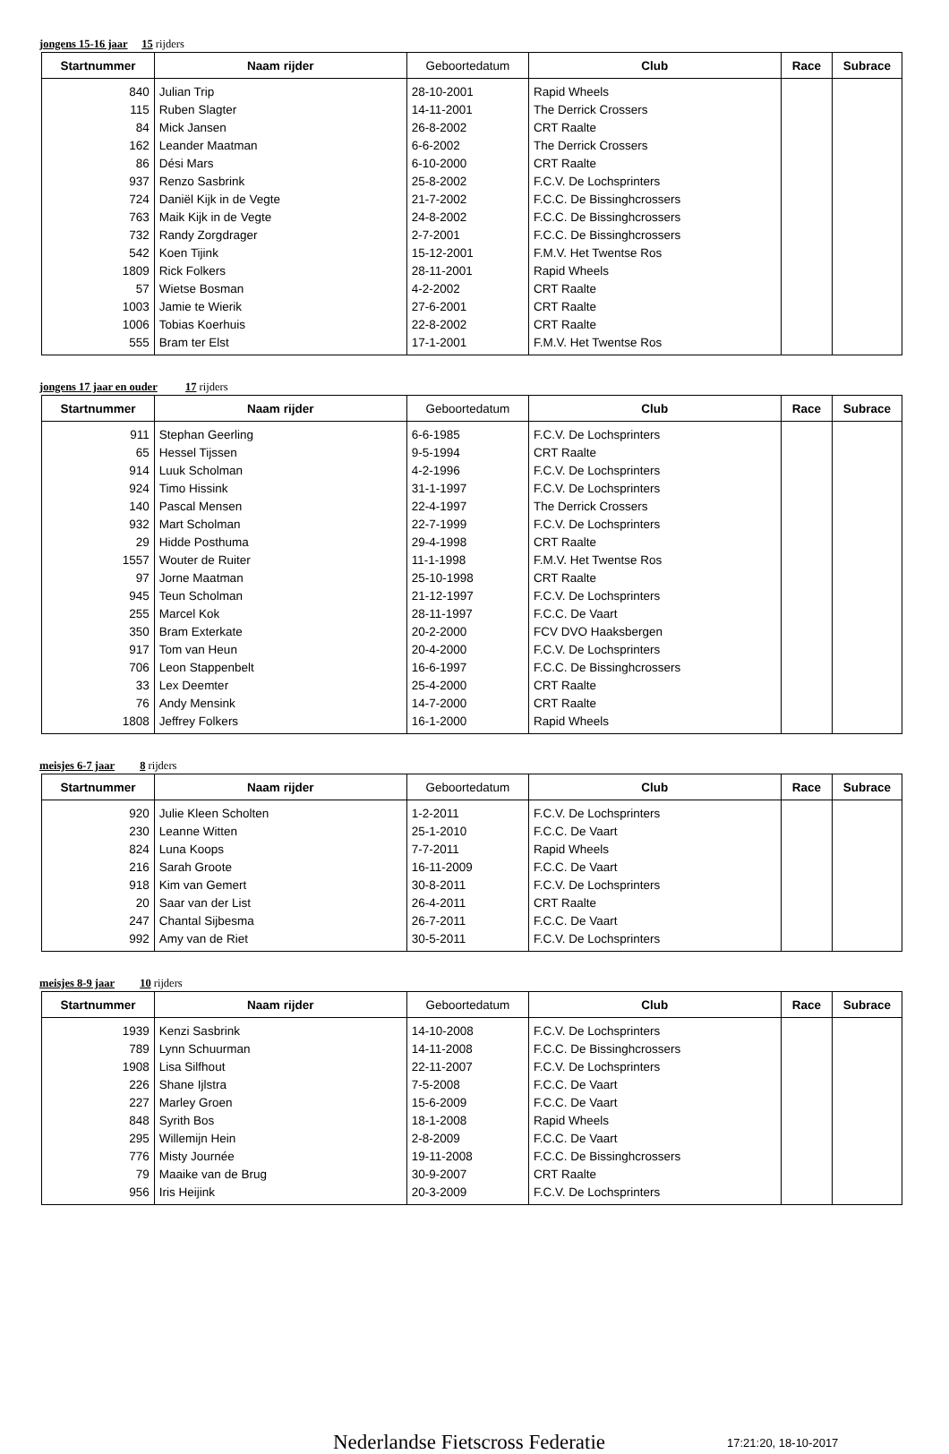jongens 15-16 jaar 15 rijders
| Startnummer | Naam rijder | Geboortedatum | Club | Race | Subrace |
| --- | --- | --- | --- | --- | --- |
| 840 | Julian Trip | 28-10-2001 | Rapid Wheels | | |
| 115 | Ruben Slagter | 14-11-2001 | The Derrick Crossers | | |
| 84 | Mick Jansen | 26-8-2002 | CRT Raalte | | |
| 162 | Leander Maatman | 6-6-2002 | The Derrick Crossers | | |
| 86 | Dési Mars | 6-10-2000 | CRT Raalte | | |
| 937 | Renzo Sasbrink | 25-8-2002 | F.C.V. De Lochsprinters | | |
| 724 | Daniël Kijk in de Vegte | 21-7-2002 | F.C.C. De Bissinghcrossers | | |
| 763 | Maik Kijk in de Vegte | 24-8-2002 | F.C.C. De Bissinghcrossers | | |
| 732 | Randy Zorgdrager | 2-7-2001 | F.C.C. De Bissinghcrossers | | |
| 542 | Koen Tijink | 15-12-2001 | F.M.V. Het Twentse Ros | | |
| 1809 | Rick Folkers | 28-11-2001 | Rapid Wheels | | |
| 57 | Wietse Bosman | 4-2-2002 | CRT Raalte | | |
| 1003 | Jamie te Wierik | 27-6-2001 | CRT Raalte | | |
| 1006 | Tobias Koerhuis | 22-8-2002 | CRT Raalte | | |
| 555 | Bram ter Elst | 17-1-2001 | F.M.V. Het Twentse Ros | | |
jongens 17 jaar en ouder 17 rijders
| Startnummer | Naam rijder | Geboortedatum | Club | Race | Subrace |
| --- | --- | --- | --- | --- | --- |
| 911 | Stephan Geerling | 6-6-1985 | F.C.V. De Lochsprinters | | |
| 65 | Hessel Tijssen | 9-5-1994 | CRT Raalte | | |
| 914 | Luuk Scholman | 4-2-1996 | F.C.V. De Lochsprinters | | |
| 924 | Timo Hissink | 31-1-1997 | F.C.V. De Lochsprinters | | |
| 140 | Pascal Mensen | 22-4-1997 | The Derrick Crossers | | |
| 932 | Mart Scholman | 22-7-1999 | F.C.V. De Lochsprinters | | |
| 29 | Hidde Posthuma | 29-4-1998 | CRT Raalte | | |
| 1557 | Wouter de Ruiter | 11-1-1998 | F.M.V. Het Twentse Ros | | |
| 97 | Jorne Maatman | 25-10-1998 | CRT Raalte | | |
| 945 | Teun Scholman | 21-12-1997 | F.C.V. De Lochsprinters | | |
| 255 | Marcel Kok | 28-11-1997 | F.C.C. De Vaart | | |
| 350 | Bram Exterkate | 20-2-2000 | FCV DVO Haaksbergen | | |
| 917 | Tom van Heun | 20-4-2000 | F.C.V. De Lochsprinters | | |
| 706 | Leon Stappenbelt | 16-6-1997 | F.C.C. De Bissinghcrossers | | |
| 33 | Lex Deemter | 25-4-2000 | CRT Raalte | | |
| 76 | Andy Mensink | 14-7-2000 | CRT Raalte | | |
| 1808 | Jeffrey Folkers | 16-1-2000 | Rapid Wheels | | |
meisjes 6-7 jaar 8 rijders
| Startnummer | Naam rijder | Geboortedatum | Club | Race | Subrace |
| --- | --- | --- | --- | --- | --- |
| 920 | Julie Kleen Scholten | 1-2-2011 | F.C.V. De Lochsprinters | | |
| 230 | Leanne Witten | 25-1-2010 | F.C.C. De Vaart | | |
| 824 | Luna Koops | 7-7-2011 | Rapid Wheels | | |
| 216 | Sarah Groote | 16-11-2009 | F.C.C. De Vaart | | |
| 918 | Kim van Gemert | 30-8-2011 | F.C.V. De Lochsprinters | | |
| 20 | Saar van der List | 26-4-2011 | CRT Raalte | | |
| 247 | Chantal Sijbesma | 26-7-2011 | F.C.C. De Vaart | | |
| 992 | Amy van de Riet | 30-5-2011 | F.C.V. De Lochsprinters | | |
meisjes 8-9 jaar 10 rijders
| Startnummer | Naam rijder | Geboortedatum | Club | Race | Subrace |
| --- | --- | --- | --- | --- | --- |
| 1939 | Kenzi Sasbrink | 14-10-2008 | F.C.V. De Lochsprinters | | |
| 789 | Lynn Schuurman | 14-11-2008 | F.C.C. De Bissinghcrossers | | |
| 1908 | Lisa Silfhout | 22-11-2007 | F.C.V. De Lochsprinters | | |
| 226 | Shane Ijlstra | 7-5-2008 | F.C.C. De Vaart | | |
| 227 | Marley Groen | 15-6-2009 | F.C.C. De Vaart | | |
| 848 | Syrith Bos | 18-1-2008 | Rapid Wheels | | |
| 295 | Willemijn Hein | 2-8-2009 | F.C.C. De Vaart | | |
| 776 | Misty Journée | 19-11-2008 | F.C.C. De Bissinghcrossers | | |
| 79 | Maaike van de Brug | 30-9-2007 | CRT Raalte | | |
| 956 | Iris Heijink | 20-3-2009 | F.C.V. De Lochsprinters | | |
Nederlandse Fietscross Federatie
17:21:20, 18-10-2017